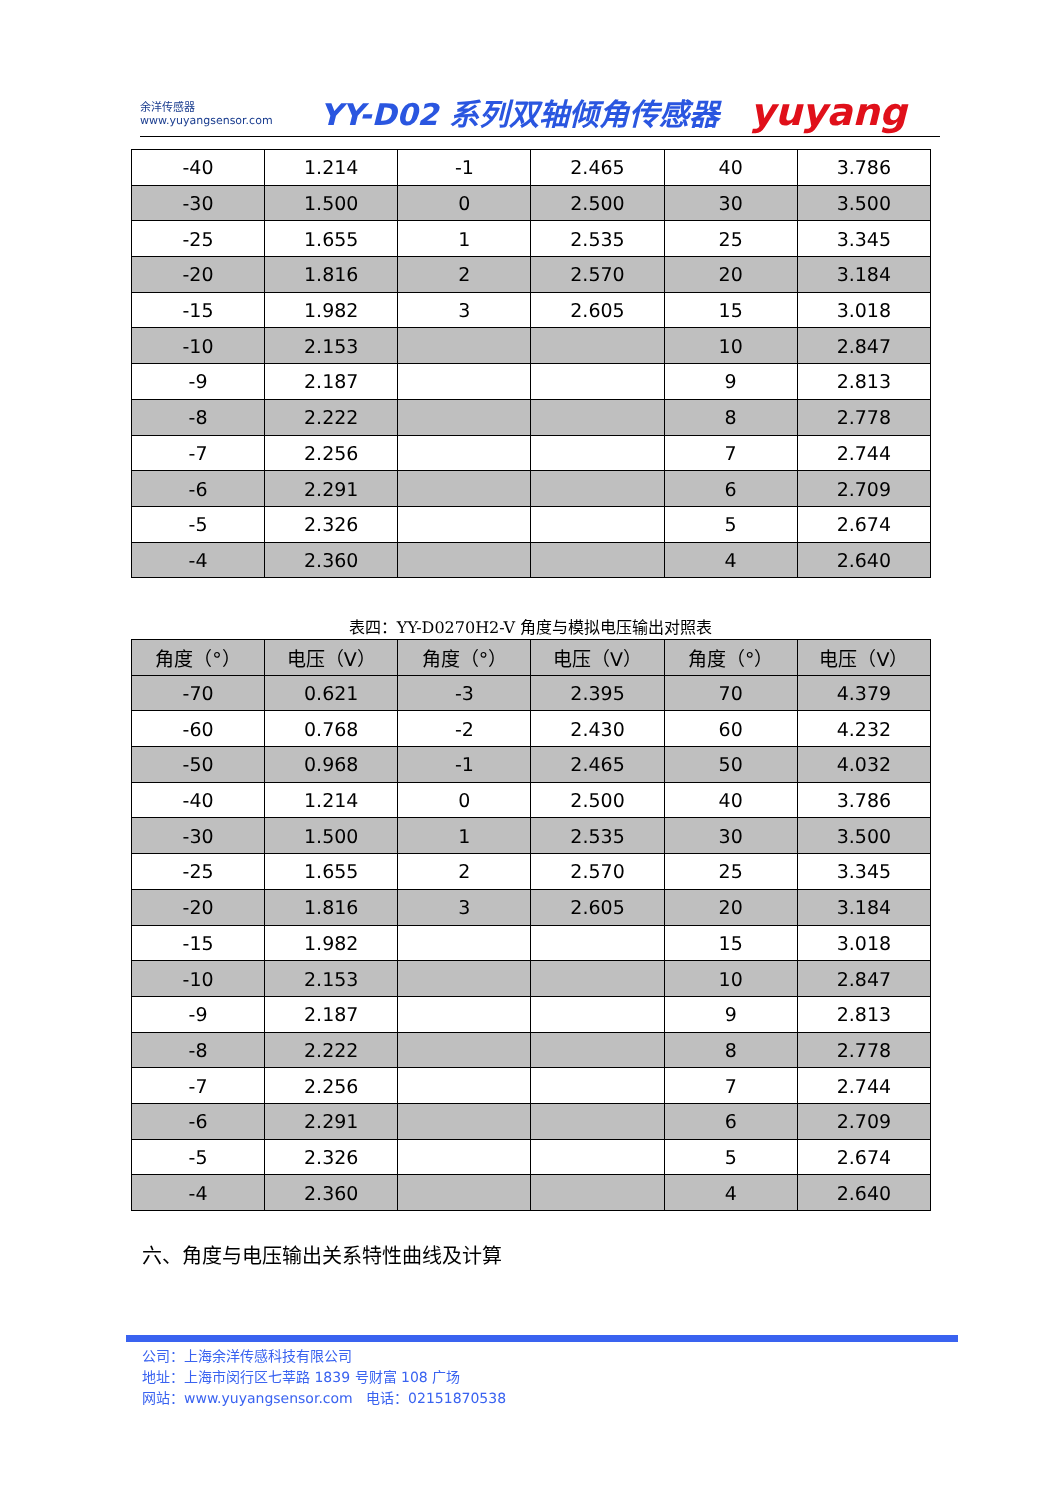余洋传感器
www.yuyangsensor.com
YY-D02 系列双轴倾角传感器
yuyang
| -40 | 1.214 | -1 | 2.465 | 40 | 3.786 |
| -30 | 1.500 | 0 | 2.500 | 30 | 3.500 |
| -25 | 1.655 | 1 | 2.535 | 25 | 3.345 |
| -20 | 1.816 | 2 | 2.570 | 20 | 3.184 |
| -15 | 1.982 | 3 | 2.605 | 15 | 3.018 |
| -10 | 2.153 | | | 10 | 2.847 |
| -9 | 2.187 | | | 9 | 2.813 |
| -8 | 2.222 | | | 8 | 2.778 |
| -7 | 2.256 | | | 7 | 2.744 |
| -6 | 2.291 | | | 6 | 2.709 |
| -5 | 2.326 | | | 5 | 2.674 |
| -4 | 2.360 | | | 4 | 2.640 |
表四：YY-D0270H2-V 角度与模拟电压输出对照表
| 角度（°） | 电压（V） | 角度（°） | 电压（V） | 角度（°） | 电压（V） |
| --- | --- | --- | --- | --- | --- |
| -70 | 0.621 | -3 | 2.395 | 70 | 4.379 |
| -60 | 0.768 | -2 | 2.430 | 60 | 4.232 |
| -50 | 0.968 | -1 | 2.465 | 50 | 4.032 |
| -40 | 1.214 | 0 | 2.500 | 40 | 3.786 |
| -30 | 1.500 | 1 | 2.535 | 30 | 3.500 |
| -25 | 1.655 | 2 | 2.570 | 25 | 3.345 |
| -20 | 1.816 | 3 | 2.605 | 20 | 3.184 |
| -15 | 1.982 | | | 15 | 3.018 |
| -10 | 2.153 | | | 10 | 2.847 |
| -9 | 2.187 | | | 9 | 2.813 |
| -8 | 2.222 | | | 8 | 2.778 |
| -7 | 2.256 | | | 7 | 2.744 |
| -6 | 2.291 | | | 6 | 2.709 |
| -5 | 2.326 | | | 5 | 2.674 |
| -4 | 2.360 | | | 4 | 2.640 |
六、角度与电压输出关系特性曲线及计算
公司：上海余洋传感科技有限公司
地址：上海市闵行区七莘路 1839 号财富 108 广场
网站：www.yuyangsensor.com 电话：02151870538